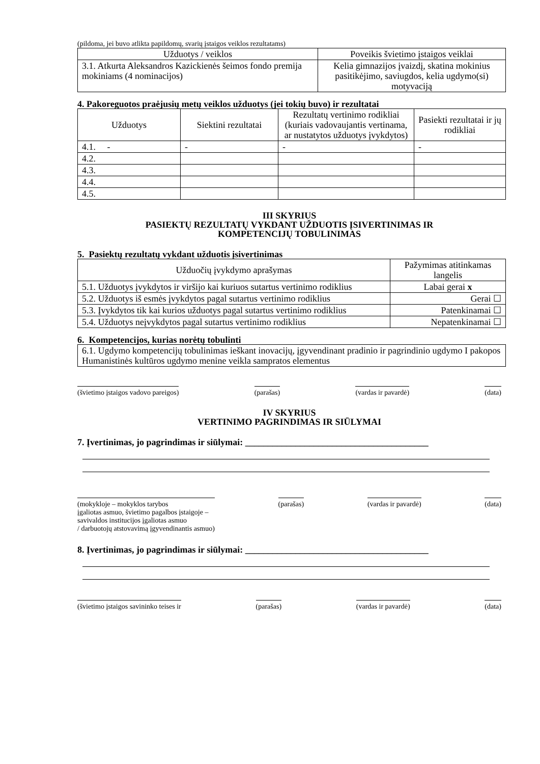(pildoma, jei buvo atlikta papildomų, svarių įstaigos veiklos rezultatams)
| Užduotys / veiklos | Poveikis švietimo įstaigos veiklai |
| --- | --- |
| 3.1. Atkurta Aleksandros Kazickienės šeimos fondo premija mokiniams (4 nominacijos) | Kelia gimnazijos įvaizdį, skatina mokinius pasitikėjimo, saviugdos, kelia ugdymo(si) motyvaciją |
4. Pakoreguotos praėjusių metų veiklos užduotys (jei tokių buvo) ir rezultatai
| Užduotys | Siektini rezultatai | Rezultatų vertinimo rodikliai (kuriais vadovaujantis vertinama, ar nustatytos užduotys įvykdytos) | Pasiekti rezultatai ir jų rodikliai |
| --- | --- | --- | --- |
| 4.1. - | - | - | - |
| 4.2. | | | |
| 4.3. | | | |
| 4.4. | | | |
| 4.5. | | | |
III SKYRIUS
PASIEKTŲ REZULTATŲ VYKDANT UŽDUOTIS ĮSIVERTINIMAS IR
KOMPETENCIJŲ TOBULINIMAS
5. Pasiektų rezultatų vykdant užduotis įsivertinimas
| Užduočių įvykdymo aprašymas | Pažymimas atitinkamas langelis |
| --- | --- |
| 5.1. Užduotys įvykdytos ir viršijo kai kuriuos sutartus vertinimo rodiklius | Labai gerai x |
| 5.2. Užduotys iš esmės įvykdytos pagal sutartus vertinimo rodiklius | Gerai ☐ |
| 5.3. Įvykdytos tik kai kurios užduotys pagal sutartus vertinimo rodiklius | Patenkinamai ☐ |
| 5.4. Užduotys neįvykdytos pagal sutartus vertinimo rodiklius | Nepatenkinamai ☐ |
6. Kompetencijos, kurias norėtų tobulinti
| 6.1. Ugdymo kompetencijų tobulinimas ieškant inovacijų, įgyvendinant pradinio ir pagrindinio ugdymo I pakopos Humanistinės kultūros ugdymo menine veikla sampratos elementus |
(švietimo įstaigos vadovo pareigos)
(parašas) (vardas ir pavardė) (data)
IV SKYRIUS
VERTINIMO PAGRINDIMAS IR SIŪLYMAI
7. Įvertinimas, jo pagrindimas ir siūlymai: ________________________________________
(mokykloje – mokyklos tarybos
įgaliotas asmuo, švietimo pagalbos įstaigoje –
savivaldos institucijos įgaliotas asmuo
/ darbuotojų atstovavimą įgyvendinantis asmuo)
(parašas) (vardas ir pavardė) (data)
8. Įvertinimas, jo pagrindimas ir siūlymai: ________________________________________
(švietimo įstaigos savininko teises ir
(parašas) (vardas ir pavardė) (data)